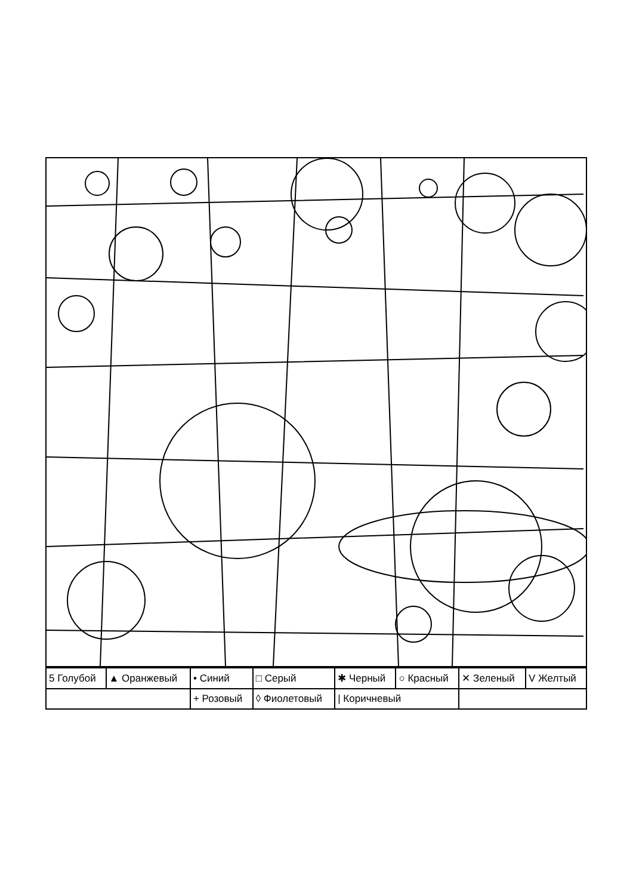| 5 Голубой | ▲ Оранжевый | • Синий | □ Серый | ✱ Черный | ○ Красный | ✕ Зеленый | V Желтый |
| | | + Розовый | ◊ Фиолетовый | / Коричневый | | | |